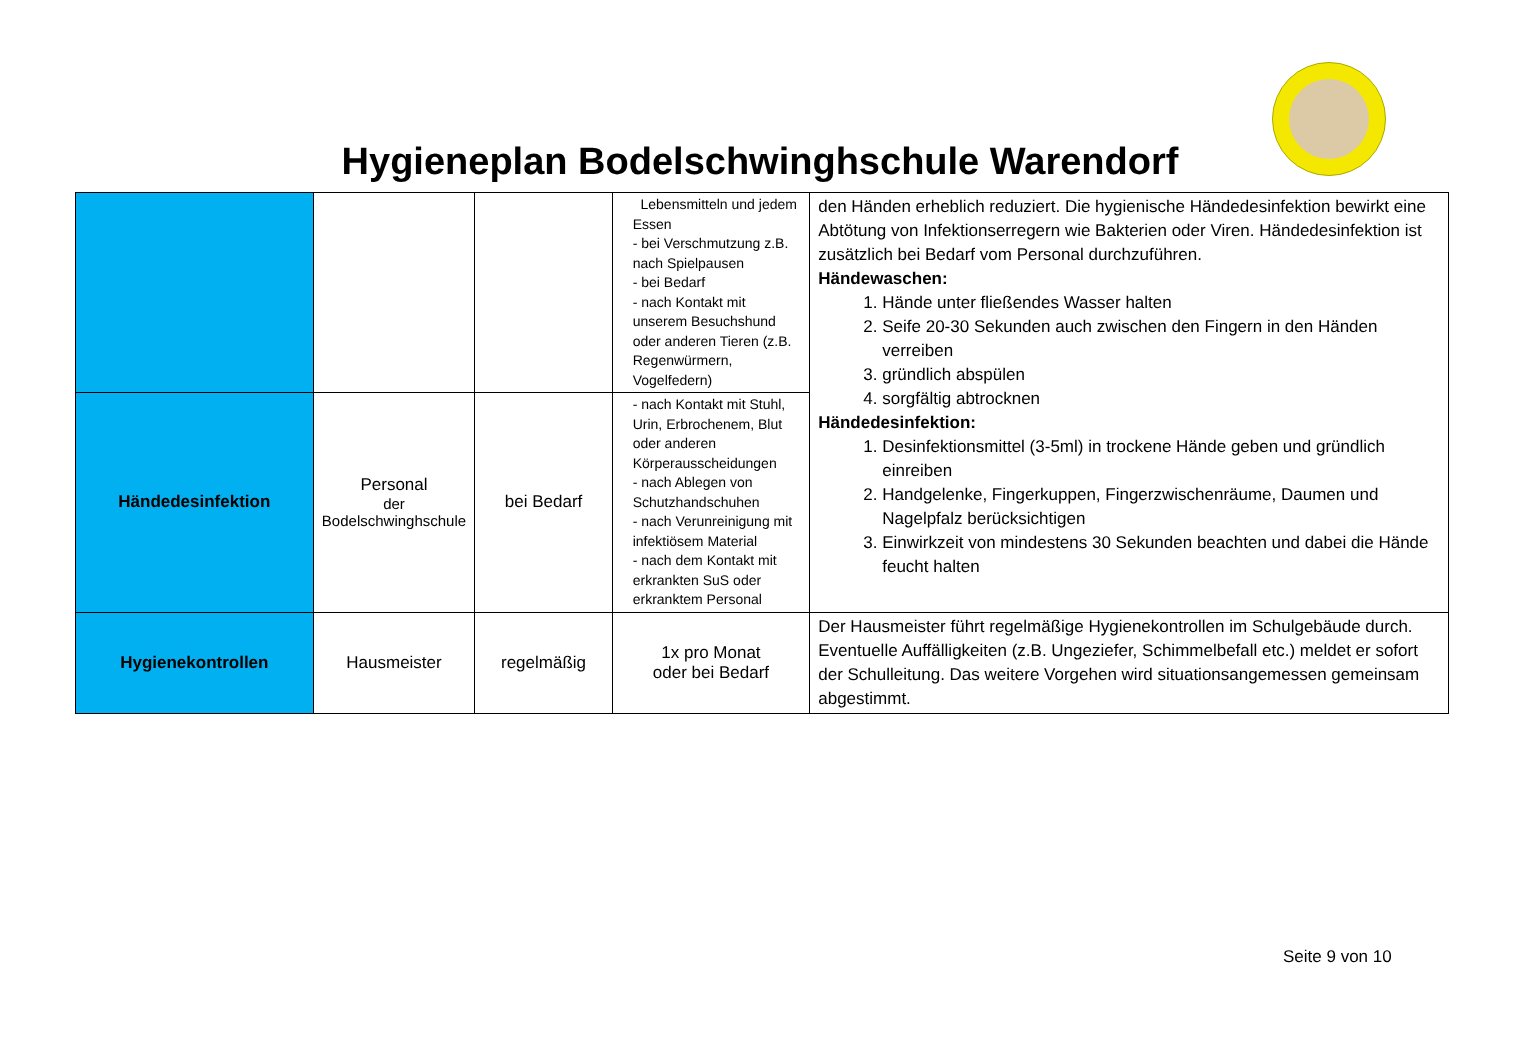Hygieneplan Bodelschwinghschule Warendorf
| | | | Lebensmitteln und jedem Essen - bei Verschmutzung z.B. nach Spielpausen - bei Bedarf - nach Kontakt mit unserem Besuchshund oder anderen Tieren (z.B. Regenwürmern, Vogelfedern) | den Händen erheblich reduziert. Die hygienische Händedesinfektion bewirkt eine Abtötung von Infektionserregern wie Bakterien oder Viren. Händedesinfektion ist zusätzlich bei Bedarf vom Personal durchzuführen. Händewaschen: 1. Hände unter fließendes Wasser halten 2. Seife 20-30 Sekunden auch zwischen den Fingern in den Händen verreiben 3. gründlich abspülen 4. sorgfältig abtrocknen Händedesinfektion: 1. Desinfektionsmittel (3-5ml) in trockene Hände geben und gründlich einreiben 2. Handgelenke, Fingerkuppen, Fingerzwischenräume, Daumen und Nagelpfalz berücksichtigen 3. Einwirkzeit von mindestens 30 Sekunden beachten und dabei die Hände feucht halten |
| Händedesinfektion | Personal der Bodelschwinghschule | bei Bedarf | - nach Kontakt mit Stuhl, Urin, Erbrochenem, Blut oder anderen Körperausscheidungen - nach Ablegen von Schutzhandschuhen - nach Verunreinigung mit infektiösem Material - nach dem Kontakt mit erkrankten SuS oder erkranktem Personal | |
| Hygienekontrollen | Hausmeister | regelmäßig | 1x pro Monat oder bei Bedarf | Der Hausmeister führt regelmäßige Hygienekontrollen im Schulgebäude durch. Eventuelle Auffälligkeiten (z.B. Ungeziefer, Schimmelbefall etc.) meldet er sofort der Schulleitung. Das weitere Vorgehen wird situationsangemessen gemeinsam abgestimmt. |
Seite 9 von 10